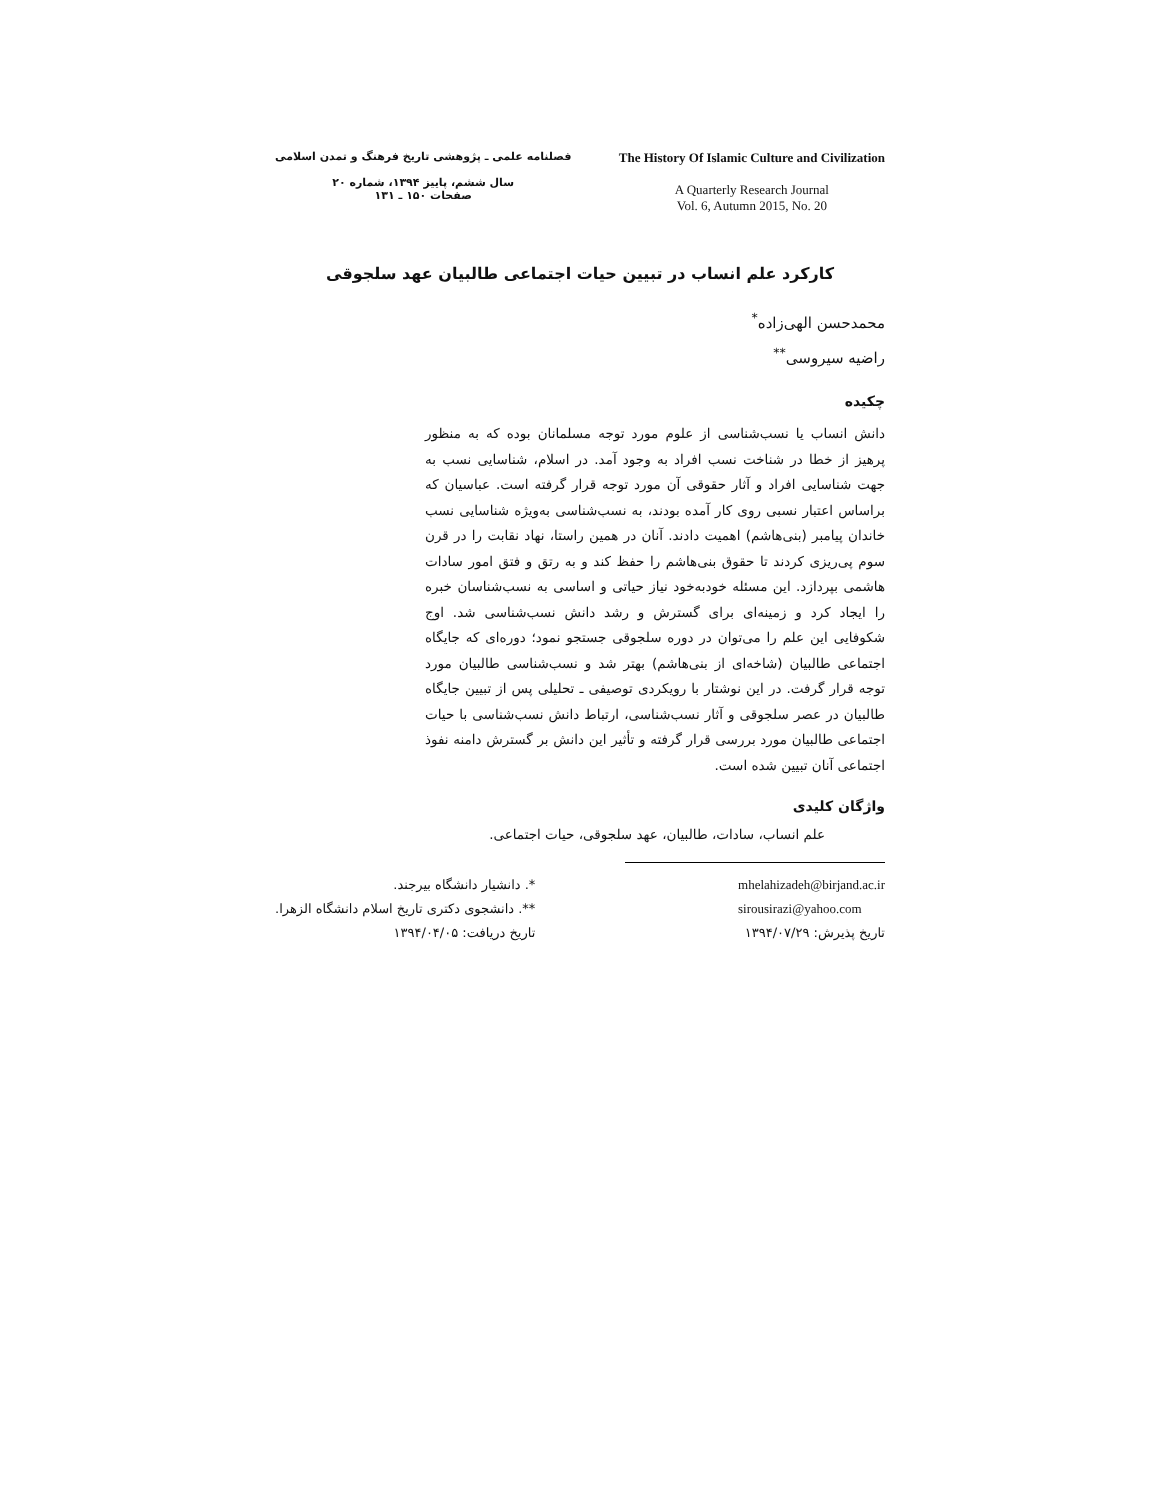فصلنامه علمی ـ پژوهشی تاریخ فرهنگ و تمدن اسلامی
سال ششم، پاییز ۱۳۹۴، شماره ۲۰
صفحات ۱۵۰ ـ ۱۳۱
The History Of Islamic Culture and Civilization
A Quarterly Research Journal
Vol. 6, Autumn 2015, No. 20
کارکرد علم انساب در تبیین حیات اجتماعی طالبیان عهد سلجوقی
محمدحسن الهی‌زاده<sup>*</sup>
راضیه سیروسی<sup>**</sup>
چکیده
دانش انساب یا نسب‌شناسی از علوم مورد توجه مسلمانان بوده که به منظور پرهیز از خطا در شناخت نسب افراد به وجود آمد. در اسلام، شناسایی نسب به جهت شناسایی افراد و آثار حقوقی آن مورد توجه قرار گرفته است. عباسیان که براساس اعتبار نسبی روی کار آمده بودند، به نسب‌شناسی به‌ویژه شناسایی نسب خاندان پیامبر (بنی‌هاشم) اهمیت دادند. آنان در همین راستا، نهاد نقابت را در قرن سوم پی‌ریزی کردند تا حقوق بنی‌هاشم را حفظ کند و به رتق و فتق امور سادات هاشمی بپردازد. این مسئله خودبه‌خود نیاز حیاتی و اساسی به نسب‌شناسان خبره را ایجاد کرد و زمینه‌ای برای گسترش و رشد دانش نسب‌شناسی شد. اوج شکوفایی این علم را می‌توان در دوره سلجوقی جستجو نمود؛ دوره‌ای که جایگاه اجتماعی طالبیان (شاخه‌ای از بنی‌هاشم) بهتر شد و نسب‌شناسی طالبیان مورد توجه قرار گرفت. در این نوشتار با رویکردی توصیفی ـ تحلیلی پس از تبیین جایگاه طالبیان در عصر سلجوقی و آثار نسب‌شناسی، ارتباط دانش نسب‌شناسی با حیات اجتماعی طالبیان مورد بررسی قرار گرفته و تأثیر این دانش بر گسترش دامنه نفوذ اجتماعی آنان تبیین شده است.
واژگان کلیدی
علم انساب، سادات، طالبیان، عهد سلجوقی، حیات اجتماعی.
*. دانشیار دانشگاه بیرجند.
**. دانشجوی دکتری تاریخ اسلام دانشگاه الزهرا.
تاریخ دریافت: ۱۳۹۴/۰۴/۰۵
mhelahizadeh@birjand.ac.ir
sirousirazi@yahoo.com
تاریخ پذیرش: ۱۳۹۴/۰۷/۲۹